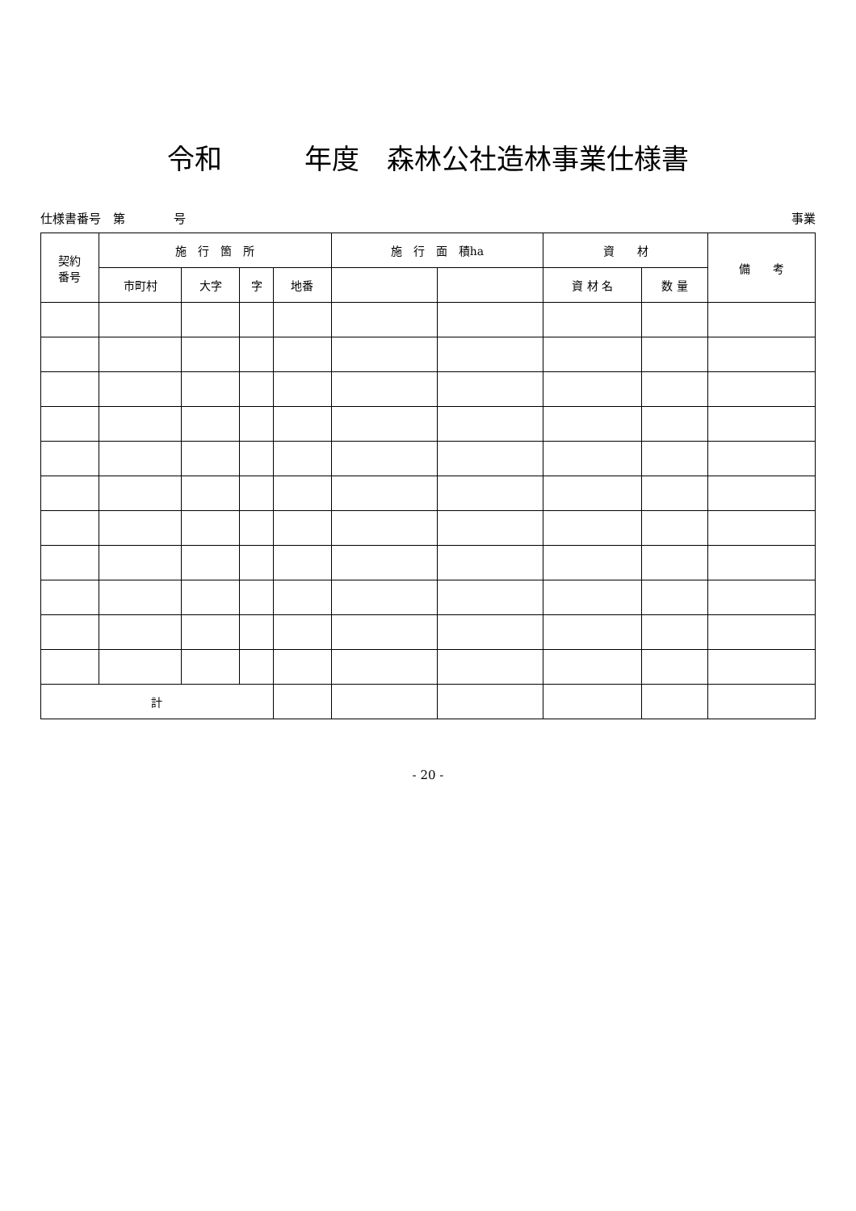令和　　　年度　森林公社造林事業仕様書
仕様書番号　第　　　　号 事業
| 契約 番号 | 施 行 箇 所 | | | | 施 行 面 積ha | | 資 材 | | 備 考 |
| --- | --- | --- | --- | --- | --- | --- | --- | --- | --- |
| | 市町村 | 大字 | 字 | 地番 | | | 資 材 名 | 数 量 | |
| 計 | | | | | | | | | |
- 20 -